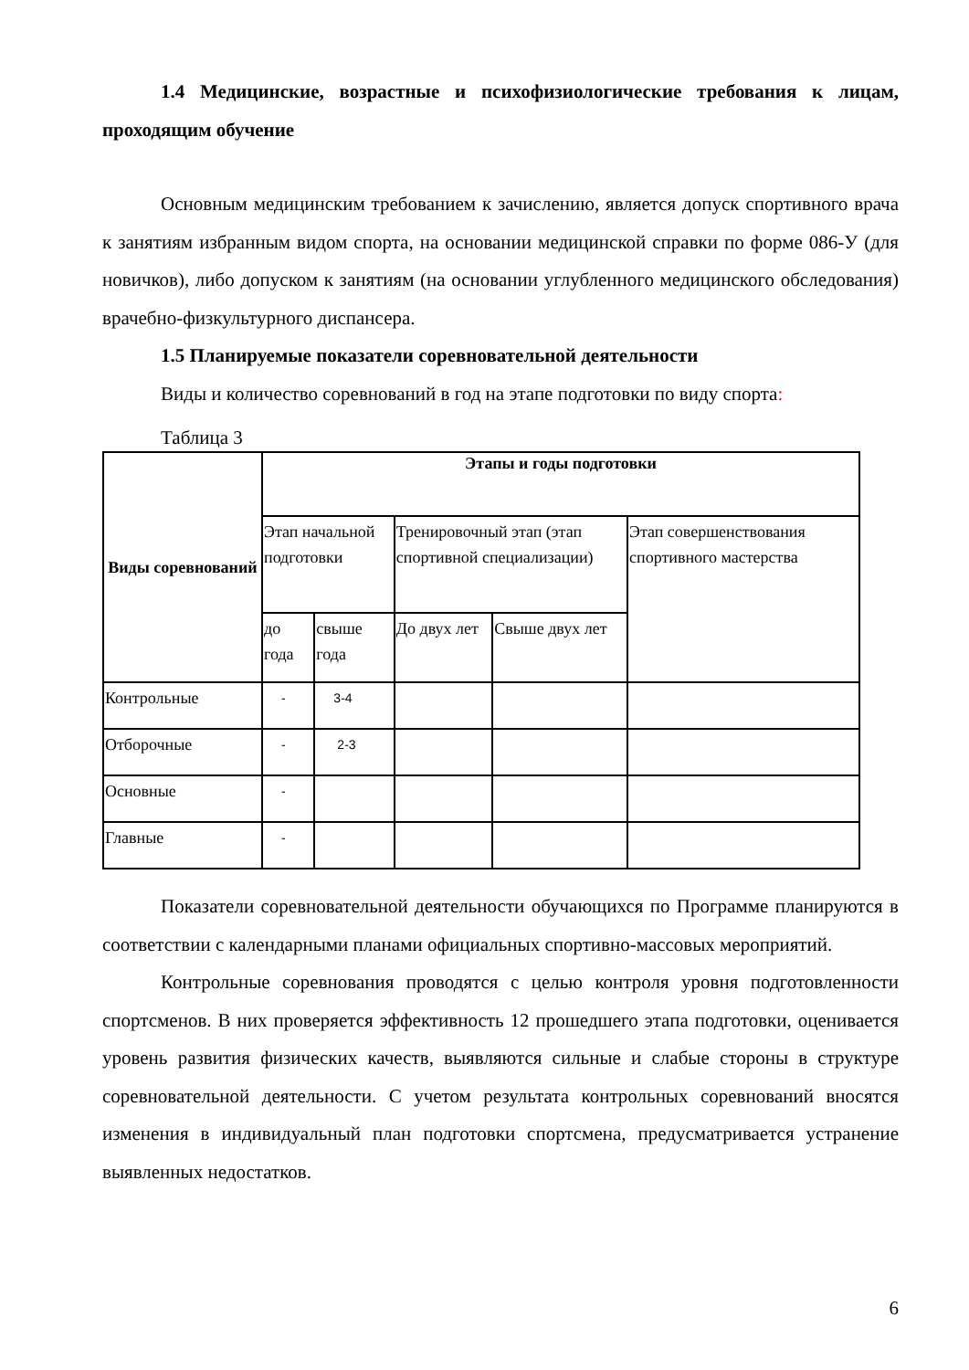1.4 Медицинские, возрастные и психофизиологические требования к лицам, проходящим обучение
Основным медицинским требованием к зачислению, является допуск спортивного врача к занятиям избранным видом спорта, на основании медицинской справки по форме 086-У (для новичков), либо допуском к занятиям (на основании углубленного медицинского обследования) врачебно-физкультурного диспансера.
1.5 Планируемые показатели соревновательной деятельности
Виды и количество соревнований в год на этапе подготовки по виду спорта:
Таблица 3
| Виды соревнований | Этапы и годы подготовки | | | | |
| --- | --- | --- | --- | --- | --- |
| | Этап начальной подготовки | | Тренировочный этап (этап спортивной специализации) | | Этап совершенствования спортивного мастерства |
| | до года | свыше года | До двух лет | Свыше двух лет | |
| Контрольные | - | 3-4 | | | |
| Отборочные | - | 2-3 | | | |
| Основные | - | | | | |
| Главные | - | | | | |
Показатели соревновательной деятельности обучающихся по Программе планируются в соответствии с календарными планами официальных спортивно-массовых мероприятий.
Контрольные соревнования проводятся с целью контроля уровня подготовленности спортсменов. В них проверяется эффективность 12 прошедшего этапа подготовки, оценивается уровень развития физических качеств, выявляются сильные и слабые стороны в структуре соревновательной деятельности. С учетом результата контрольных соревнований вносятся изменения в индивидуальный план подготовки спортсмена, предусматривается устранение выявленных недостатков.
6